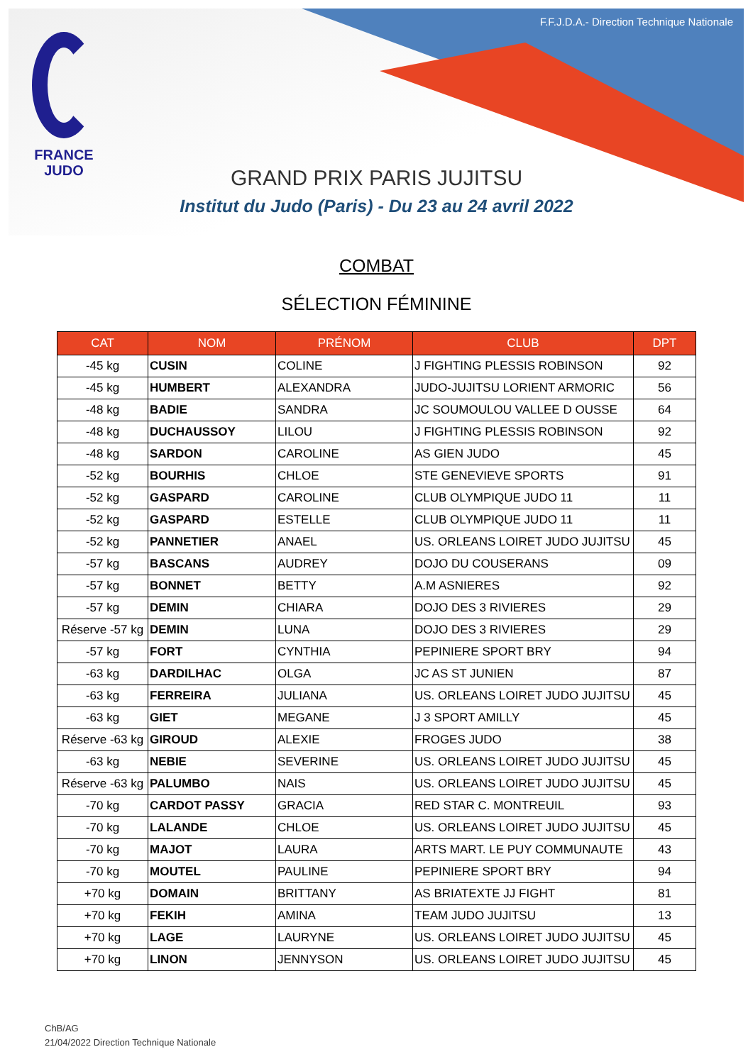FRANCE
JUDO
F.F.J.D.A.- Direction Technique Nationale
GRAND PRIX PARIS JUJITSU
Institut du Judo (Paris) - Du 23 au 24 avril 2022
COMBAT
SÉLECTION FÉMININE
| CAT | NOM | PRÉNOM | CLUB | DPT |
| --- | --- | --- | --- | --- |
| -45 kg | CUSIN | COLINE | J FIGHTING PLESSIS ROBINSON | 92 |
| -45 kg | HUMBERT | ALEXANDRA | JUDO-JUJITSU LORIENT ARMORIC | 56 |
| -48 kg | BADIE | SANDRA | JC SOUMOULOU VALLEE D OUSSE | 64 |
| -48 kg | DUCHAUSSOY | LILOU | J FIGHTING PLESSIS ROBINSON | 92 |
| -48 kg | SARDON | CAROLINE | AS GIEN JUDO | 45 |
| -52 kg | BOURHIS | CHLOE | STE GENEVIEVE SPORTS | 91 |
| -52 kg | GASPARD | CAROLINE | CLUB OLYMPIQUE JUDO 11 | 11 |
| -52 kg | GASPARD | ESTELLE | CLUB OLYMPIQUE JUDO 11 | 11 |
| -52 kg | PANNETIER | ANAEL | US. ORLEANS LOIRET JUDO JUJITSU | 45 |
| -57 kg | BASCANS | AUDREY | DOJO DU COUSERANS | 09 |
| -57 kg | BONNET | BETTY | A.M ASNIERES | 92 |
| -57 kg | DEMIN | CHIARA | DOJO DES 3 RIVIERES | 29 |
| Réserve -57 kg | DEMIN | LUNA | DOJO DES 3 RIVIERES | 29 |
| -57 kg | FORT | CYNTHIA | PEPINIERE SPORT BRY | 94 |
| -63 kg | DARDILHAC | OLGA | JC AS ST JUNIEN | 87 |
| -63 kg | FERREIRA | JULIANA | US. ORLEANS LOIRET JUDO JUJITSU | 45 |
| -63 kg | GIET | MEGANE | J 3 SPORT AMILLY | 45 |
| Réserve -63 kg | GIROUD | ALEXIE | FROGES JUDO | 38 |
| -63 kg | NEBIE | SEVERINE | US. ORLEANS LOIRET JUDO JUJITSU | 45 |
| Réserve -63 kg | PALUMBO | NAIS | US. ORLEANS LOIRET JUDO JUJITSU | 45 |
| -70 kg | CARDOT PASSY | GRACIA | RED STAR C. MONTREUIL | 93 |
| -70 kg | LALANDE | CHLOE | US. ORLEANS LOIRET JUDO JUJITSU | 45 |
| -70 kg | MAJOT | LAURA | ARTS MART. LE PUY COMMUNAUTE | 43 |
| -70 kg | MOUTEL | PAULINE | PEPINIERE SPORT BRY | 94 |
| +70 kg | DOMAIN | BRITTANY | AS BRIATEXTE JJ FIGHT | 81 |
| +70 kg | FEKIH | AMINA | TEAM JUDO JUJITSU | 13 |
| +70 kg | LAGE | LAURYNE | US. ORLEANS LOIRET JUDO JUJITSU | 45 |
| +70 kg | LINON | JENNYSON | US. ORLEANS LOIRET JUDO JUJITSU | 45 |
ChB/AG
21/04/2022 Direction Technique Nationale